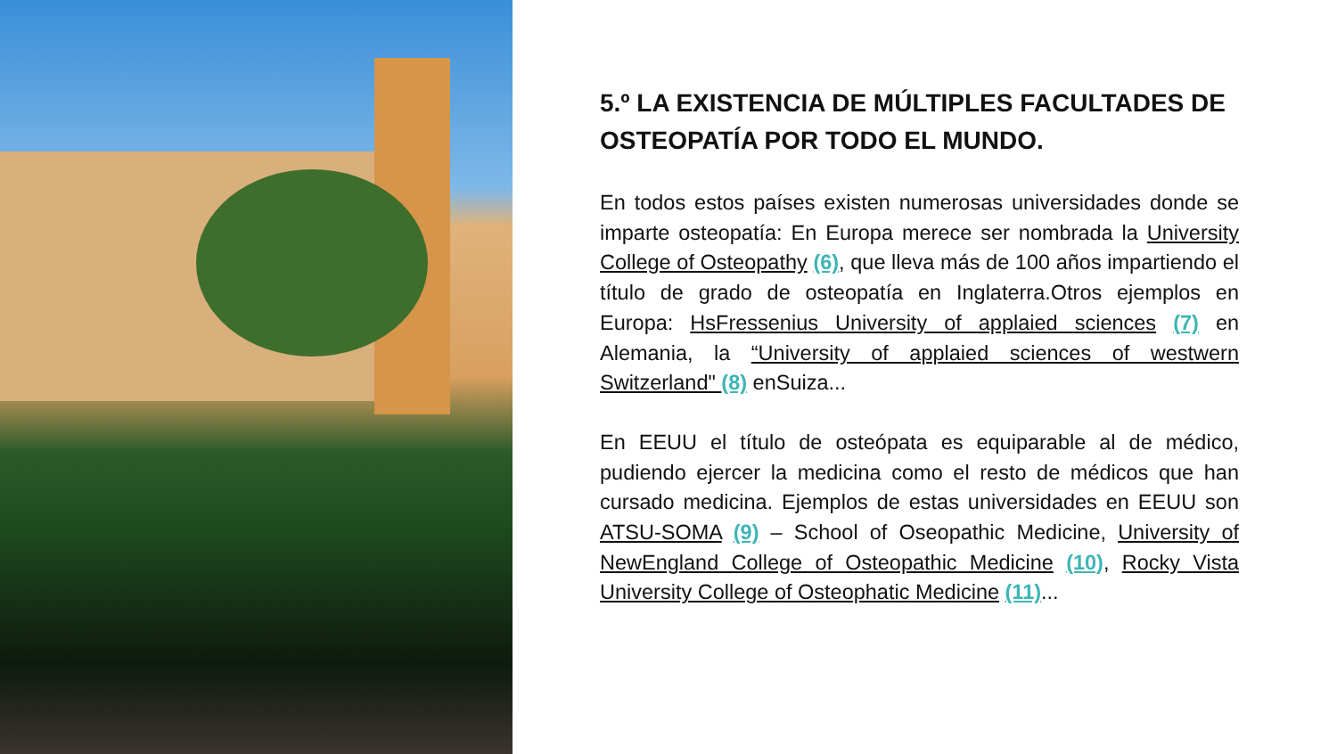5.º LA EXISTENCIA DE MÚLTIPLES FACULTADES DE OSTEOPATÍA POR TODO EL MUNDO.
En todos estos países existen numerosas universidades donde se imparte osteopatía: En Europa merece ser nombrada la University College of Osteopathy (6), que lleva más de 100 años impartiendo el título de grado de osteopatía en Inglaterra.Otros ejemplos en Europa: HsFressenius University of applaied sciences (7) en Alemania, la “University of applaied sciences of westwern Switzerland" (8) enSuiza...
En EEUU el título de osteópata es equiparable al de médico, pudiendo ejercer la medicina como el resto de médicos que han cursado medicina. Ejemplos de estas universidades en EEUU son ATSU-SOMA (9) – School of Oseopathic Medicine, University of NewEngland College of Osteopathic Medicine (10), Rocky Vista University College of Osteophatic Medicine (11)...